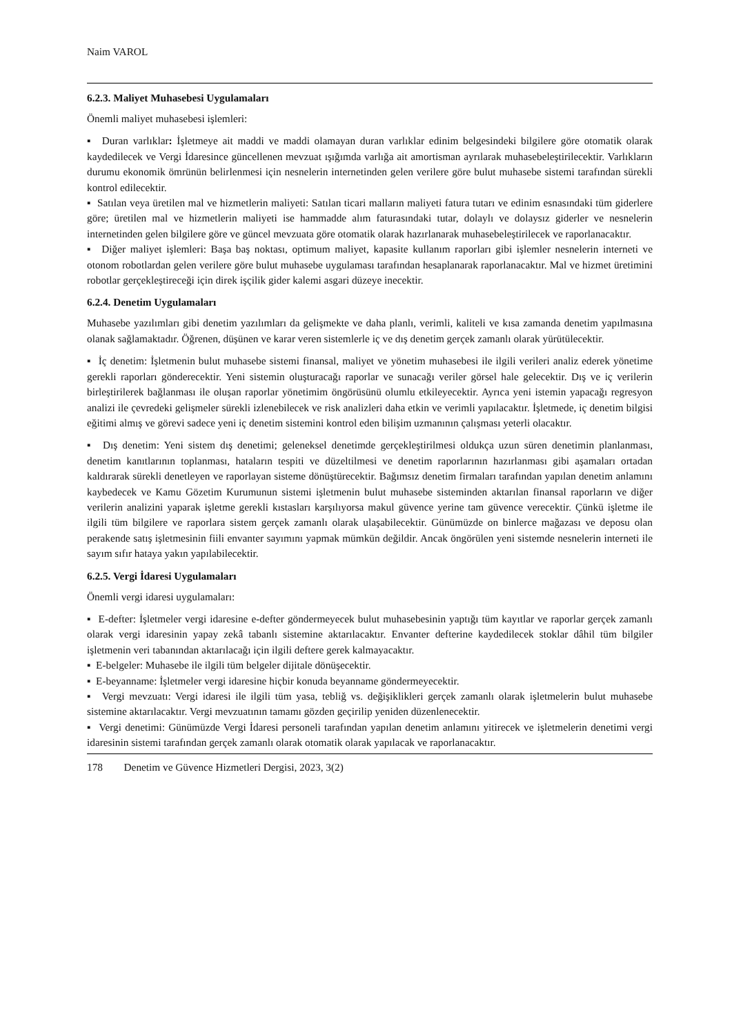Naim VAROL
6.2.3. Maliyet Muhasebesi Uygulamaları
Önemli maliyet muhasebesi işlemleri:
▪ Duran varlıklar: İşletmeye ait maddi ve maddi olamayan duran varlıklar edinim belgesindeki bilgilere göre otomatik olarak kaydedilecek ve Vergi İdaresince güncellenen mevzuat ışığımda varlığa ait amortisman ayrılarak muhasebeleştirilecektir. Varlıkların durumu ekonomik ömrünün belirlenmesi için nesnelerin internetinden gelen verilere göre bulut muhasebe sistemi tarafından sürekli kontrol edilecektir.
▪ Satılan veya üretilen mal ve hizmetlerin maliyeti: Satılan ticari malların maliyeti fatura tutarı ve edinim esnasındaki tüm giderlere göre; üretilen mal ve hizmetlerin maliyeti ise hammadde alım faturasındaki tutar, dolaylı ve dolaysız giderler ve nesnelerin internetinden gelen bilgilere göre ve güncel mevzuata göre otomatik olarak hazırlanarak muhasebeleştirilecek ve raporlanacaktır.
▪ Diğer maliyet işlemleri: Başa baş noktası, optimum maliyet, kapasite kullanım raporları gibi işlemler nesnelerin interneti ve otonom robotlardan gelen verilere göre bulut muhasebe uygulaması tarafından hesaplanarak raporlanacaktır. Mal ve hizmet üretimini robotlar gerçekleştireceği için direk işçilik gider kalemi asgari düzeye inecektir.
6.2.4. Denetim Uygulamaları
Muhasebe yazılımları gibi denetim yazılımları da gelişmekte ve daha planlı, verimli, kaliteli ve kısa zamanda denetim yapılmasına olanak sağlamaktadır. Öğrenen, düşünen ve karar veren sistemlerle iç ve dış denetim gerçek zamanlı olarak yürütülecektir.
▪ İç denetim: İşletmenin bulut muhasebe sistemi finansal, maliyet ve yönetim muhasebesi ile ilgili verileri analiz ederek yönetime gerekli raporları gönderecektir. Yeni sistemin oluşturacağı raporlar ve sunacağı veriler görsel hale gelecektir. Dış ve iç verilerin birleştirilerek bağlanması ile oluşan raporlar yönetimim öngörüsünü olumlu etkileyecektir. Ayrıca yeni istemin yapacağı regresyon analizi ile çevredeki gelişmeler sürekli izlenebilecek ve risk analizleri daha etkin ve verimli yapılacaktır. İşletmede, iç denetim bilgisi eğitimi almış ve görevi sadece yeni iç denetim sistemini kontrol eden bilişim uzmanının çalışması yeterli olacaktır.
▪ Dış denetim: Yeni sistem dış denetimi; geleneksel denetimde gerçekleştirilmesi oldukça uzun süren denetimin planlanması, denetim kanıtlarının toplanması, hataların tespiti ve düzeltilmesi ve denetim raporlarının hazırlanması gibi aşamaları ortadan kaldırarak sürekli denetleyen ve raporlayan sisteme dönüştürecektir. Bağımsız denetim firmaları tarafından yapılan denetim anlamını kaybedecek ve Kamu Gözetim Kurumunun sistemi işletmenin bulut muhasebe sisteminden aktarılan finansal raporların ve diğer verilerin analizini yaparak işletme gerekli kıstasları karşılıyorsa makul güvence yerine tam güvence verecektir. Çünkü işletme ile ilgili tüm bilgilere ve raporlara sistem gerçek zamanlı olarak ulaşabilecektir. Günümüzde on binlerce mağazası ve deposu olan perakende satış işletmesinin fiili envanter sayımını yapmak mümkün değildir. Ancak öngörülen yeni sistemde nesnelerin interneti ile sayım sıfır hataya yakın yapılabilecektir.
6.2.5. Vergi İdaresi Uygulamaları
Önemli vergi idaresi uygulamaları:
▪ E-defter: İşletmeler vergi idaresine e-defter göndermeyecek bulut muhasebesinin yaptığı tüm kayıtlar ve raporlar gerçek zamanlı olarak vergi idaresinin yapay zekâ tabanlı sistemine aktarılacaktır. Envanter defterine kaydedilecek stoklar dâhil tüm bilgiler işletmenin veri tabanından aktarılacağı için ilgili deftere gerek kalmayacaktır.
▪ E-belgeler: Muhasebe ile ilgili tüm belgeler dijitale dönüşecektir.
▪ E-beyanname: İşletmeler vergi idaresine hiçbir konuda beyanname göndermeyecektir.
▪ Vergi mevzuatı: Vergi idaresi ile ilgili tüm yasa, tebliğ vs. değişiklikleri gerçek zamanlı olarak işletmelerin bulut muhasebe sistemine aktarılacaktır. Vergi mevzuatının tamamı gözden geçirilip yeniden düzenlenecektir.
▪ Vergi denetimi: Günümüzde Vergi İdaresi personeli tarafından yapılan denetim anlamını yitirecek ve işletmelerin denetimi vergi idaresinin sistemi tarafından gerçek zamanlı olarak otomatik olarak yapılacak ve raporlanacaktır.
178 Denetim ve Güvence Hizmetleri Dergisi, 2023, 3(2)